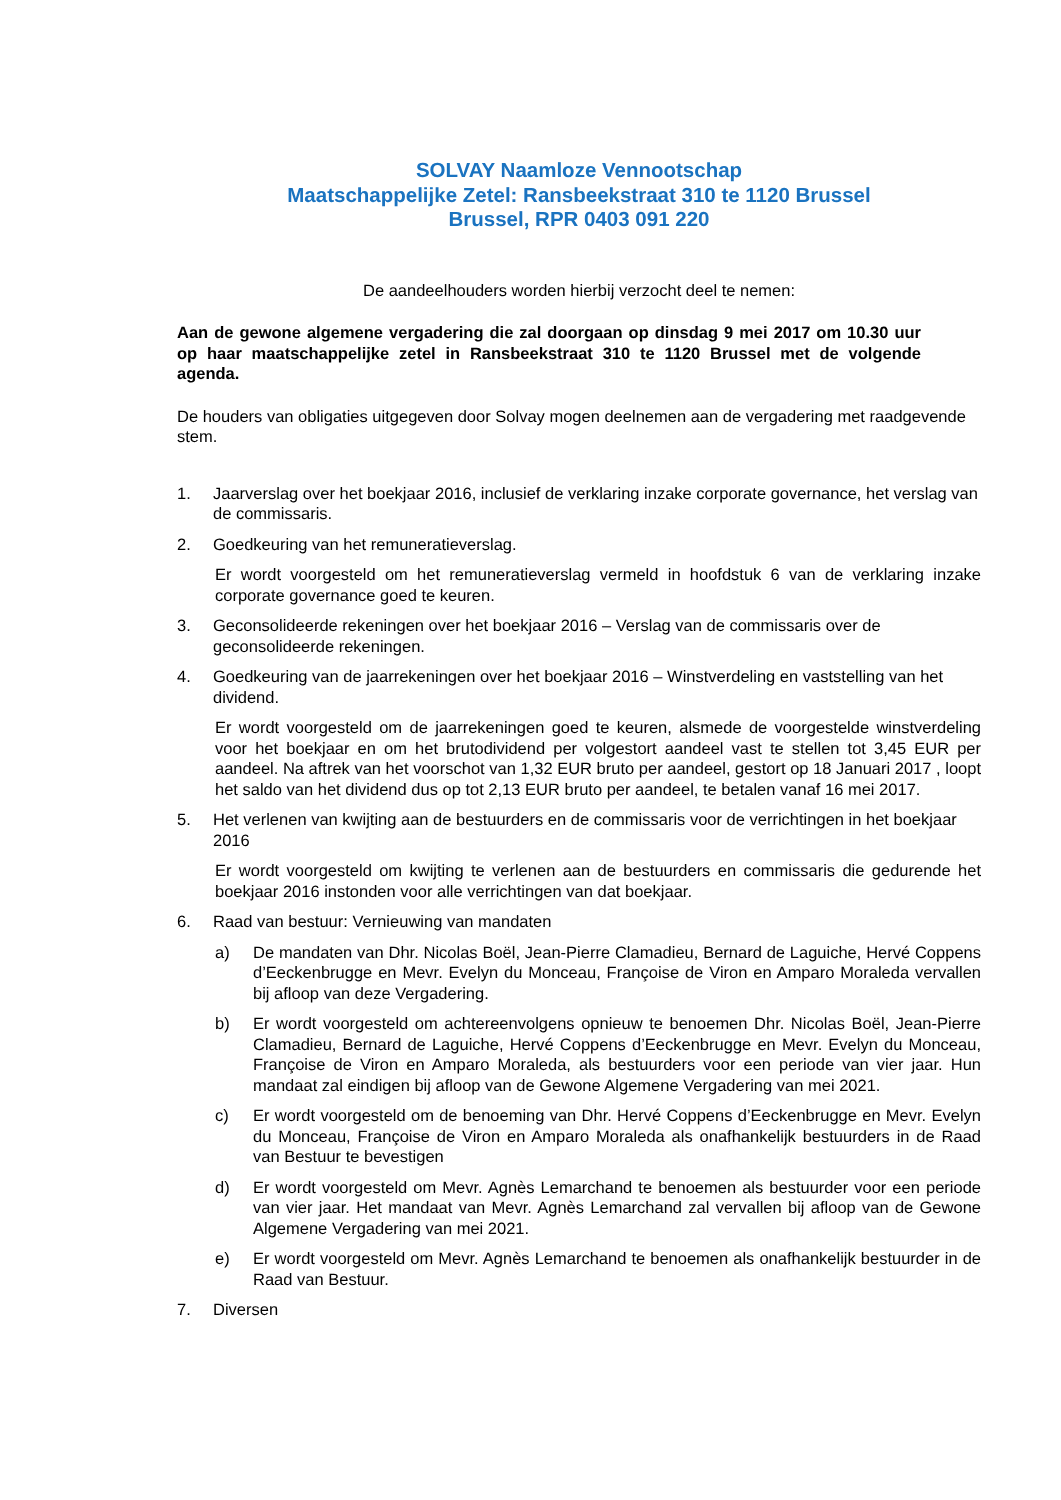SOLVAY Naamloze Vennootschap
Maatschappelijke Zetel: Ransbeekstraat 310 te 1120 Brussel
Brussel, RPR 0403 091 220
De aandeelhouders worden hierbij verzocht deel te nemen:
Aan de gewone algemene vergadering die zal doorgaan op dinsdag 9 mei 2017 om 10.30 uur op haar maatschappelijke zetel in Ransbeekstraat 310 te 1120 Brussel met de volgende agenda.
De houders van obligaties uitgegeven door Solvay mogen deelnemen aan de vergadering met raadgevende stem.
1. Jaarverslag over het boekjaar 2016, inclusief de verklaring inzake corporate governance, het verslag van de commissaris.
2. Goedkeuring van het remuneratieverslag.
Er wordt voorgesteld om het remuneratieverslag vermeld in hoofdstuk 6 van de verklaring inzake corporate governance goed te keuren.
3. Geconsolideerde rekeningen over het boekjaar 2016 – Verslag van de commissaris over de geconsolideerde rekeningen.
4. Goedkeuring van de jaarrekeningen over het boekjaar 2016 – Winstverdeling en vaststelling van het dividend.
Er wordt voorgesteld om de jaarrekeningen goed te keuren, alsmede de voorgestelde winstverdeling voor het boekjaar en om het brutodividend per volgestort aandeel vast te stellen tot 3,45 EUR per aandeel. Na aftrek van het voorschot van 1,32 EUR bruto per aandeel, gestort op 18 Januari 2017 , loopt het saldo van het dividend dus op tot 2,13 EUR bruto per aandeel, te betalen vanaf 16 mei 2017.
5. Het verlenen van kwijting aan de bestuurders en de commissaris voor de verrichtingen in het boekjaar 2016
Er wordt voorgesteld om kwijting te verlenen aan de bestuurders en commissaris die gedurende het boekjaar 2016 instonden voor alle verrichtingen van dat boekjaar.
6. Raad van bestuur: Vernieuwing van mandaten
a) De mandaten van Dhr. Nicolas Boël, Jean-Pierre Clamadieu, Bernard de Laguiche, Hervé Coppens d’Eeckenbrugge en Mevr. Evelyn du Monceau, Françoise de Viron en Amparo Moraleda vervallen bij afloop van deze Vergadering.
b) Er wordt voorgesteld om achtereenvolgens opnieuw te benoemen Dhr. Nicolas Boël, Jean-Pierre Clamadieu, Bernard de Laguiche, Hervé Coppens d’Eeckenbrugge en Mevr. Evelyn du Monceau, Françoise de Viron en Amparo Moraleda, als bestuurders voor een periode van vier jaar. Hun mandaat zal eindigen bij afloop van de Gewone Algemene Vergadering van mei 2021.
c) Er wordt voorgesteld om de benoeming van Dhr. Hervé Coppens d’Eeckenbrugge en Mevr. Evelyn du Monceau, Françoise de Viron en Amparo Moraleda als onafhankelijk bestuurders in de Raad van Bestuur te bevestigen
d) Er wordt voorgesteld om Mevr. Agnès Lemarchand te benoemen als bestuurder voor een periode van vier jaar. Het mandaat van Mevr. Agnès Lemarchand zal vervallen bij afloop van de Gewone Algemene Vergadering van mei 2021.
e) Er wordt voorgesteld om Mevr. Agnès Lemarchand te benoemen als onafhankelijk bestuurder in de Raad van Bestuur.
7. Diversen